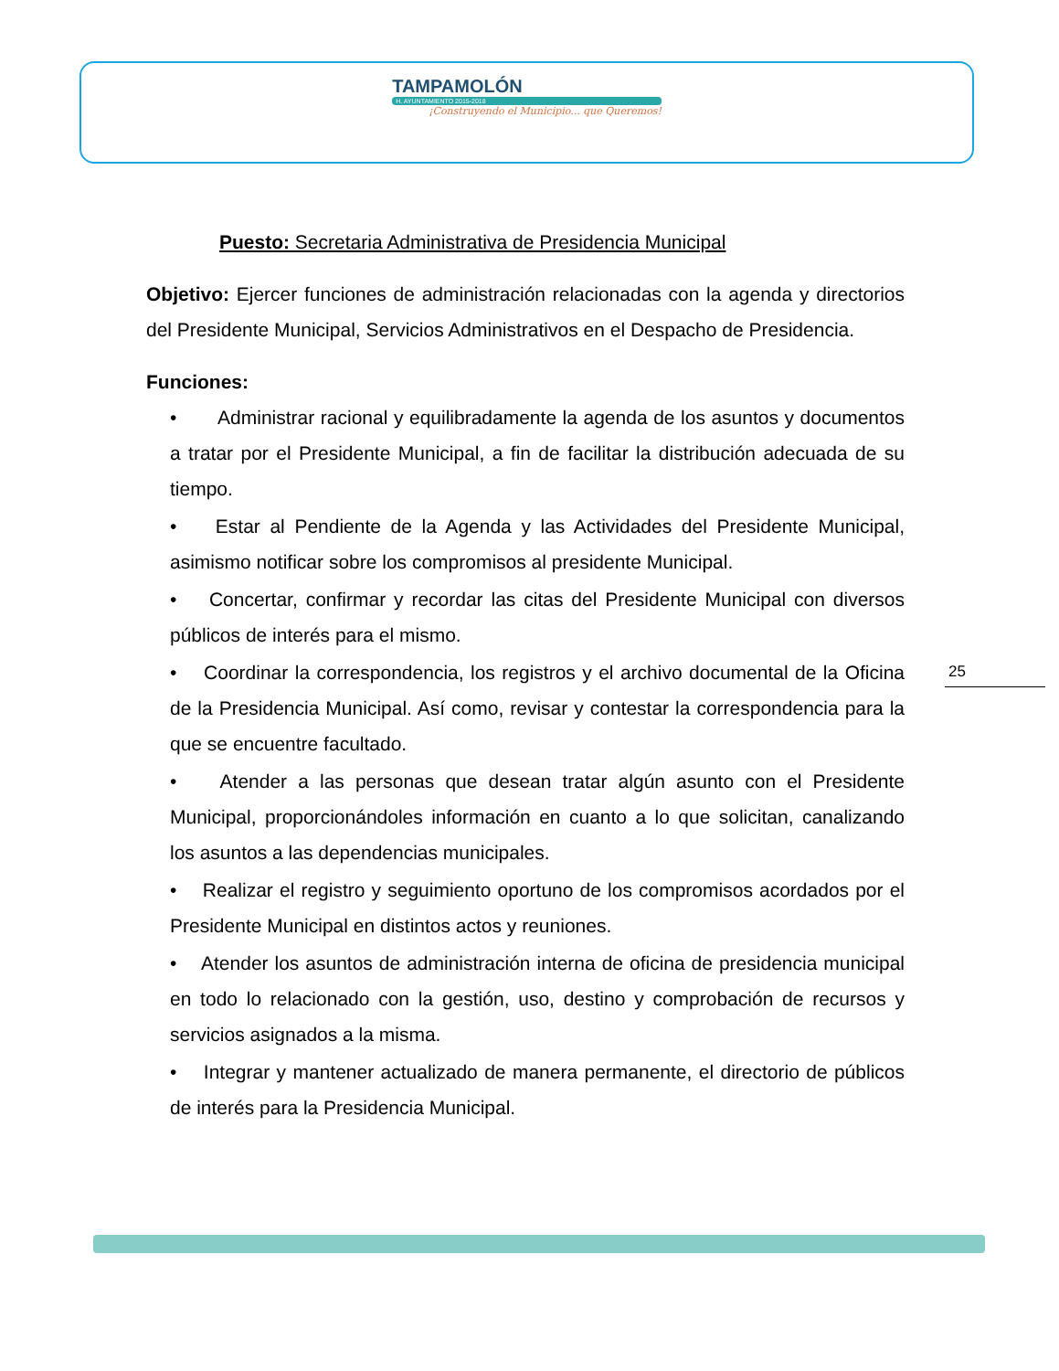TAMPAMOLÓN
H. AYUNTAMIENTO 2015-2018
¡Construyendo el Municipio... que Queremos!
Puesto: Secretaria Administrativa de Presidencia Municipal
Objetivo: Ejercer funciones de administración relacionadas con la agenda y directorios del Presidente Municipal, Servicios Administrativos en el Despacho de Presidencia.
Funciones:
• Administrar racional y equilibradamente la agenda de los asuntos y documentos a tratar por el Presidente Municipal, a fin de facilitar la distribución adecuada de su tiempo.
• Estar al Pendiente de la Agenda y las Actividades del Presidente Municipal, asimismo notificar sobre los compromisos al presidente Municipal.
• Concertar, confirmar y recordar las citas del Presidente Municipal con diversos públicos de interés para el mismo.
• Coordinar la correspondencia, los registros y el archivo documental de la Oficina de la Presidencia Municipal. Así como, revisar y contestar la correspondencia para la que se encuentre facultado.
• Atender a las personas que desean tratar algún asunto con el Presidente Municipal, proporcionándoles información en cuanto a lo que solicitan, canalizando los asuntos a las dependencias municipales.
• Realizar el registro y seguimiento oportuno de los compromisos acordados por el Presidente Municipal en distintos actos y reuniones.
• Atender los asuntos de administración interna de oficina de presidencia municipal en todo lo relacionado con la gestión, uso, destino y comprobación de recursos y servicios asignados a la misma.
• Integrar y mantener actualizado de manera permanente, el directorio de públicos de interés para la Presidencia Municipal.
25